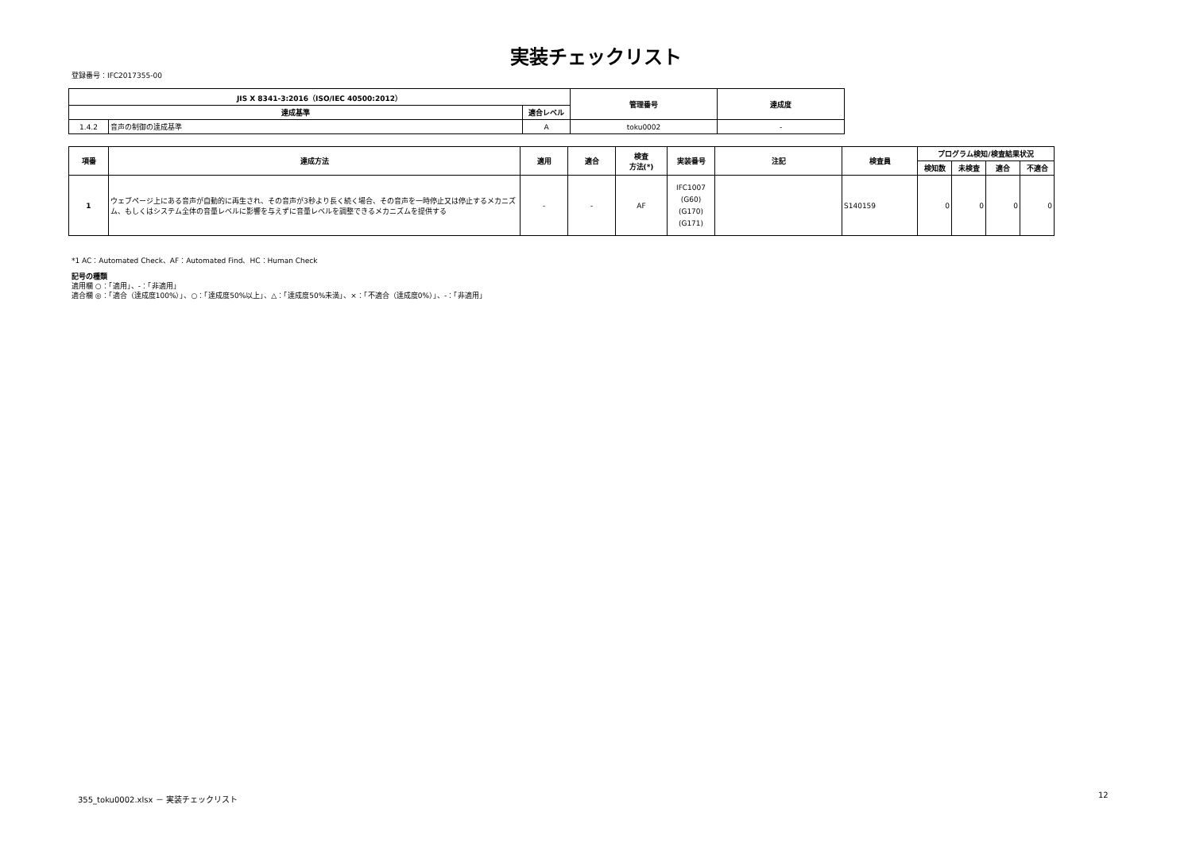実装チェックリスト
登録番号：IFC2017355-00
| JIS X 8341-3:2016（ISO/IEC 40500:2012） | | | 管理番号 | 達成度 |
| --- | --- | --- | --- | --- |
| 達成基準 | | 適合レベル | | |
| 1.4.2 | 音声の制御の達成基準 | A | toku0002 | - |
| 項番 | 達成方法 | 適用 | 適合 | 検査 方法(*) | 実装番号 | 注記 | 検査員 | プログラム検知/検査結果状況 | | | |
| --- | --- | --- | --- | --- | --- | --- | --- | --- | --- | --- | --- |
| | | | | | | | | 検知数 | 未検査 | 適合 | 不適合 |
| 1 | ウェブページ上にある音声が自動的に再生され、その音声が3秒より長く続く場合、その音声を一時停止又は停止するメカニズム、もしくはシステム全体の音量レベルに影響を与えずに音量レベルを調整できるメカニズムを提供する | - | - | AF | IFC1007 (G60) (G170) (G171) | | S140159 | 0 | 0 | 0 | 0 |
*1 AC：Automated Check、AF：Automated Find、HC：Human Check
記号の種類
適用欄 ○：「適用」、-：「非適用」
適合欄 ◎：「適合（達成度100%）」、○：「達成度50%以上」、△：「達成度50%未満」、×：「不適合（達成度0%）」、-：「非適用」
355_toku0002.xlsx － 実装チェックリスト
12